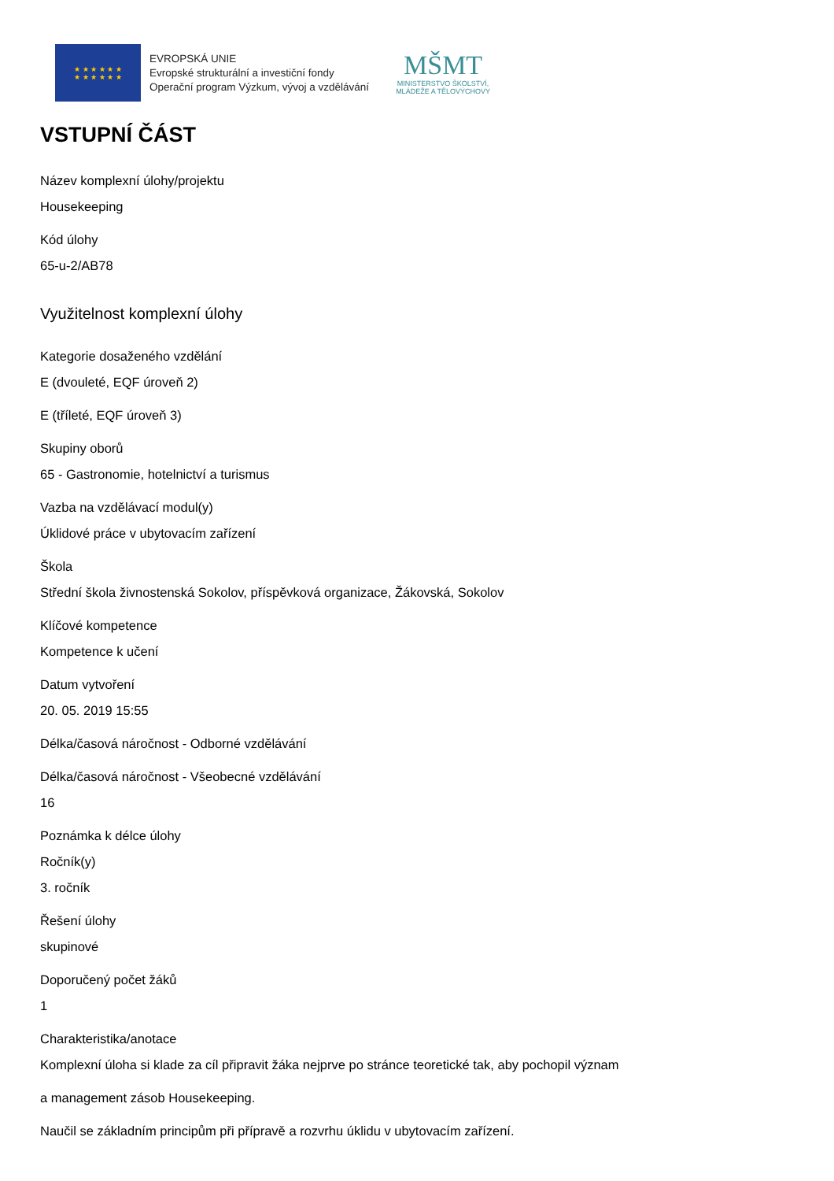★ ★ ★ ★ ★ ★
★ ★ ★ ★ ★ ★
EVROPSKÁ UNIE
Evropské strukturální a investiční fondy
Operační program Výzkum, vývoj a vzdělávání
MŠMT
MINISTERSTVO ŠKOLSTVÍ,
MLÁDEŽE A TĚLOVÝCHOVY
VSTUPNÍ ČÁST
Název komplexní úlohy/projektu
Housekeeping
Kód úlohy
65-u-2/AB78
Využitelnost komplexní úlohy
Kategorie dosaženého vzdělání
E (dvouleté, EQF úroveň 2)
E (tříleté, EQF úroveň 3)
Skupiny oborů
65 - Gastronomie, hotelnictví a turismus
Vazba na vzdělávací modul(y)
Úklidové práce v ubytovacím zařízení
Škola
Střední škola živnostenská Sokolov, příspěvková organizace, Žákovská, Sokolov
Klíčové kompetence
Kompetence k učení
Datum vytvoření
20. 05. 2019 15:55
Délka/časová náročnost - Odborné vzdělávání
Délka/časová náročnost - Všeobecné vzdělávání
16
Poznámka k délce úlohy
Ročník(y)
3. ročník
Řešení úlohy
skupinové
Doporučený počet žáků
1
Charakteristika/anotace
Komplexní úloha si klade za cíl připravit žáka nejprve po stránce teoretické tak, aby pochopil význam
a management zásob Housekeeping.
Naučil se základním principům při přípravě a rozvrhu úklidu v ubytovacím zařízení.